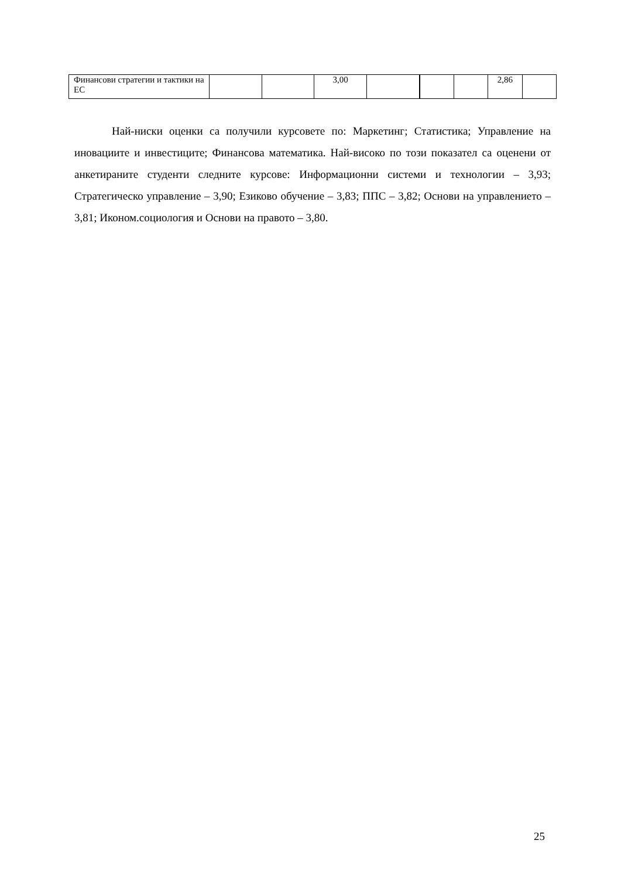| Финансови стратегии и тактики на ЕС | | | 3,00 | | | | 2,86 | |
Най-ниски оценки са получили курсовете по: Маркетинг; Статистика; Управление на иновациите и инвестиците; Финансова математика. Най-високо по този показател са оценени от анкетираните студенти следните курсове: Информационни системи и технологии – 3,93; Стратегическо управление – 3,90; Езиково обучение – 3,83; ППС – 3,82; Основи на управлението – 3,81; Иконом.социология и Основи на правото – 3,80.
25